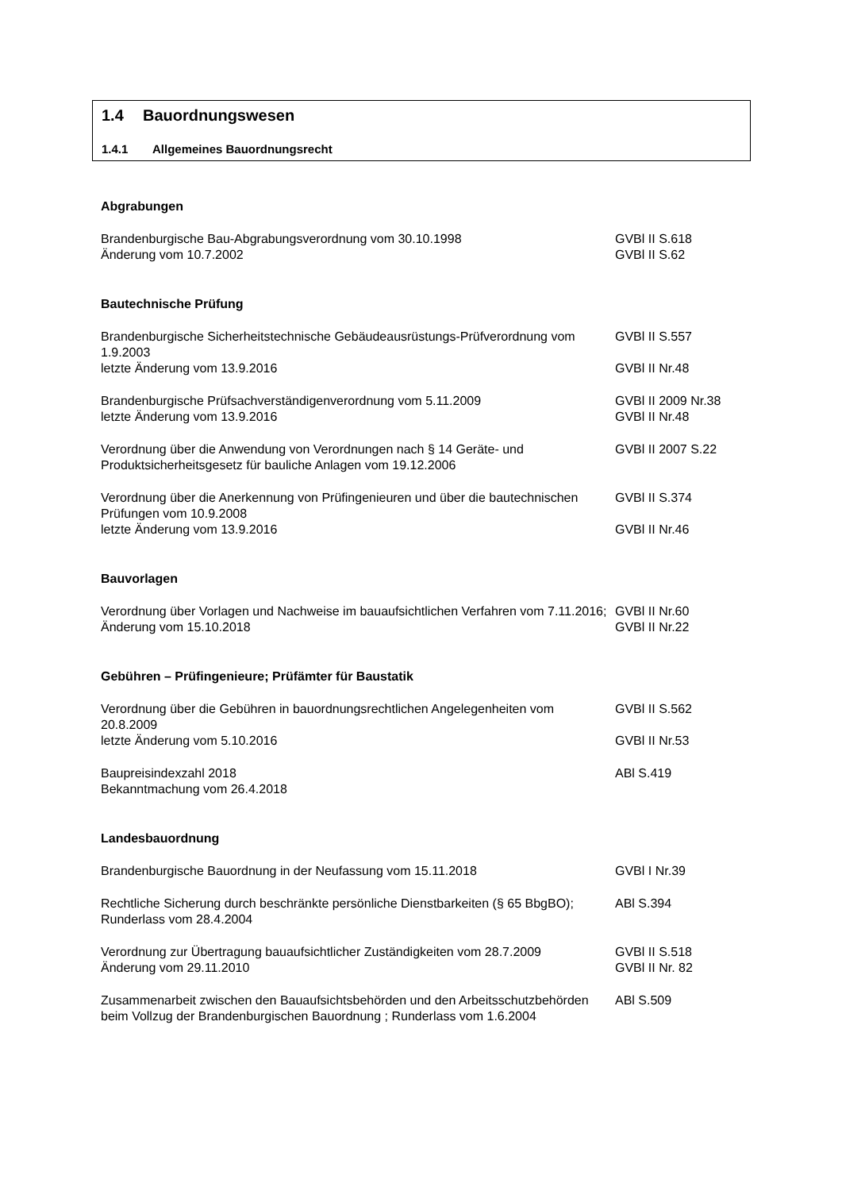1.4 Bauordnungswesen
1.4.1 Allgemeines Bauordnungsrecht
Abgrabungen
Brandenburgische Bau-Abgrabungsverordnung vom 30.10.1998
Änderung vom 10.7.2002
GVBl II S.618
GVBl II S.62
Bautechnische Prüfung
Brandenburgische Sicherheitstechnische Gebäudeausrüstungs-Prüfverordnung vom 1.9.2003
letzte Änderung vom 13.9.2016
GVBl II S.557
GVBl II Nr.48
Brandenburgische Prüfsachverständigenverordnung vom 5.11.2009
letzte Änderung vom 13.9.2016
GVBl II 2009 Nr.38
GVBl II Nr.48
Verordnung über die Anwendung von Verordnungen nach § 14 Geräte- und Produktsicherheitsgesetz für bauliche Anlagen vom 19.12.2006
GVBl II 2007 S.22
Verordnung über die Anerkennung von Prüfingenieuren und über die bautechnischen Prüfungen vom 10.9.2008
letzte Änderung vom 13.9.2016
GVBl II S.374
GVBl II Nr.46
Bauvorlagen
Verordnung über Vorlagen und Nachweise im bauaufsichtlichen Verfahren vom 7.11.2016; Änderung vom 15.10.2018
GVBl II Nr.60
GVBl II Nr.22
Gebühren – Prüfingenieure; Prüfämter für Baustatik
Verordnung über die Gebühren in bauordnungsrechtlichen Angelegenheiten vom 20.8.2009
letzte Änderung vom 5.10.2016
GVBl II S.562
GVBl II Nr.53
Baupreisindexzahl 2018
Bekanntmachung vom 26.4.2018
ABl S.419
Landesbauordnung
Brandenburgische Bauordnung in der Neufassung vom 15.11.2018 GVBl I Nr.39
Rechtliche Sicherung durch beschränkte persönliche Dienstbarkeiten (§ 65 BbgBO); Runderlass vom 28.4.2004
ABl S.394
Verordnung zur Übertragung bauaufsichtlicher Zuständigkeiten vom 28.7.2009
Änderung vom 29.11.2010
GVBl II S.518
GVBl II Nr. 82
Zusammenarbeit zwischen den Bauaufsichtsbehörden und den Arbeitsschutzbehörden beim Vollzug der Brandenburgischen Bauordnung ; Runderlass vom 1.6.2004
ABl S.509